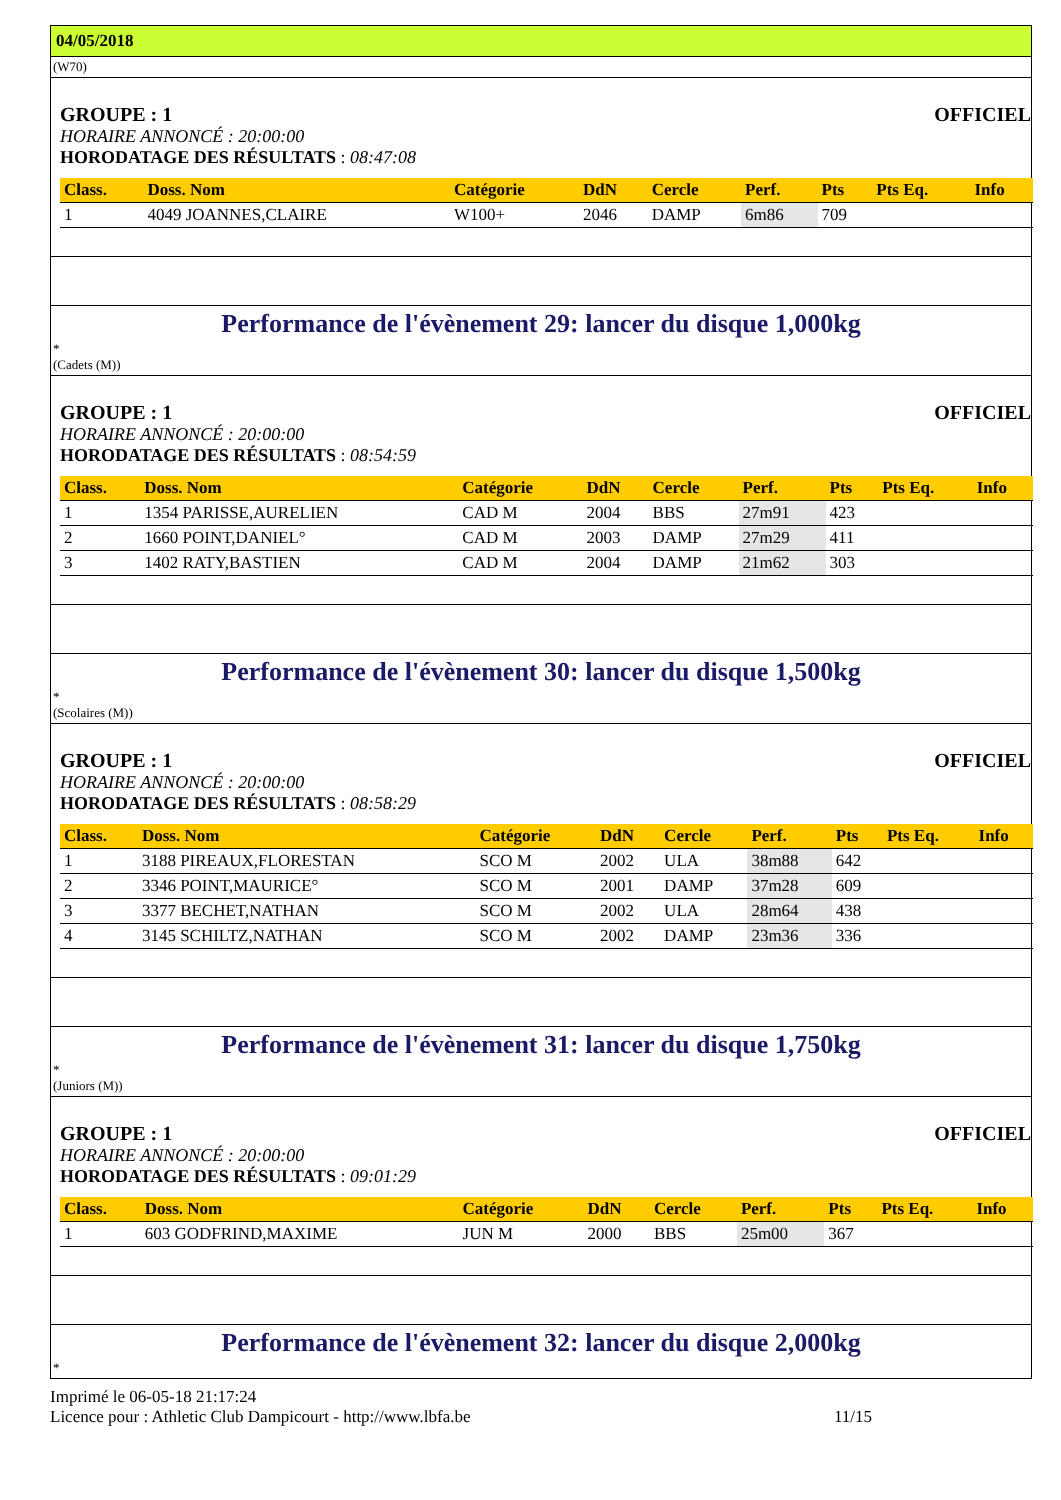04/05/2018
(W70)
GROUPE : 1 OFFICIEL
HORAIRE ANNONCÉ : 20:00:00
HORODATAGE DES RÉSULTATS : 08:47:08
| Class. | Doss. Nom | Catégorie | DdN | Cercle | Perf. | Pts | Pts Eq. | Info |
| --- | --- | --- | --- | --- | --- | --- | --- | --- |
| 1 | 4049 JOANNES,CLAIRE | W100+ | 2046 | DAMP | 6m86 | 709 | | |
Performance de l'évènement 29: lancer du disque 1,000kg
*
(Cadets (M))
GROUPE : 1 OFFICIEL
HORAIRE ANNONCÉ : 20:00:00
HORODATAGE DES RÉSULTATS : 08:54:59
| Class. | Doss. Nom | Catégorie | DdN | Cercle | Perf. | Pts | Pts Eq. | Info |
| --- | --- | --- | --- | --- | --- | --- | --- | --- |
| 1 | 1354 PARISSE,AURELIEN | CAD M | 2004 | BBS | 27m91 | 423 | | |
| 2 | 1660 POINT,DANIEL° | CAD M | 2003 | DAMP | 27m29 | 411 | | |
| 3 | 1402 RATY,BASTIEN | CAD M | 2004 | DAMP | 21m62 | 303 | | |
Performance de l'évènement 30: lancer du disque 1,500kg
*
(Scolaires (M))
GROUPE : 1 OFFICIEL
HORAIRE ANNONCÉ : 20:00:00
HORODATAGE DES RÉSULTATS : 08:58:29
| Class. | Doss. Nom | Catégorie | DdN | Cercle | Perf. | Pts | Pts Eq. | Info |
| --- | --- | --- | --- | --- | --- | --- | --- | --- |
| 1 | 3188 PIREAUX,FLORESTAN | SCO M | 2002 | ULA | 38m88 | 642 | | |
| 2 | 3346 POINT,MAURICE° | SCO M | 2001 | DAMP | 37m28 | 609 | | |
| 3 | 3377 BECHET,NATHAN | SCO M | 2002 | ULA | 28m64 | 438 | | |
| 4 | 3145 SCHILTZ,NATHAN | SCO M | 2002 | DAMP | 23m36 | 336 | | |
Performance de l'évènement 31: lancer du disque 1,750kg
*
(Juniors (M))
GROUPE : 1 OFFICIEL
HORAIRE ANNONCÉ : 20:00:00
HORODATAGE DES RÉSULTATS : 09:01:29
| Class. | Doss. Nom | Catégorie | DdN | Cercle | Perf. | Pts | Pts Eq. | Info |
| --- | --- | --- | --- | --- | --- | --- | --- | --- |
| 1 | 603 GODFRIND,MAXIME | JUN M | 2000 | BBS | 25m00 | 367 | | |
Performance de l'évènement 32: lancer du disque 2,000kg
*
Imprimé le 06-05-18 21:17:24
Licence pour : Athletic Club Dampicourt - http://www.lbfa.be
11/15